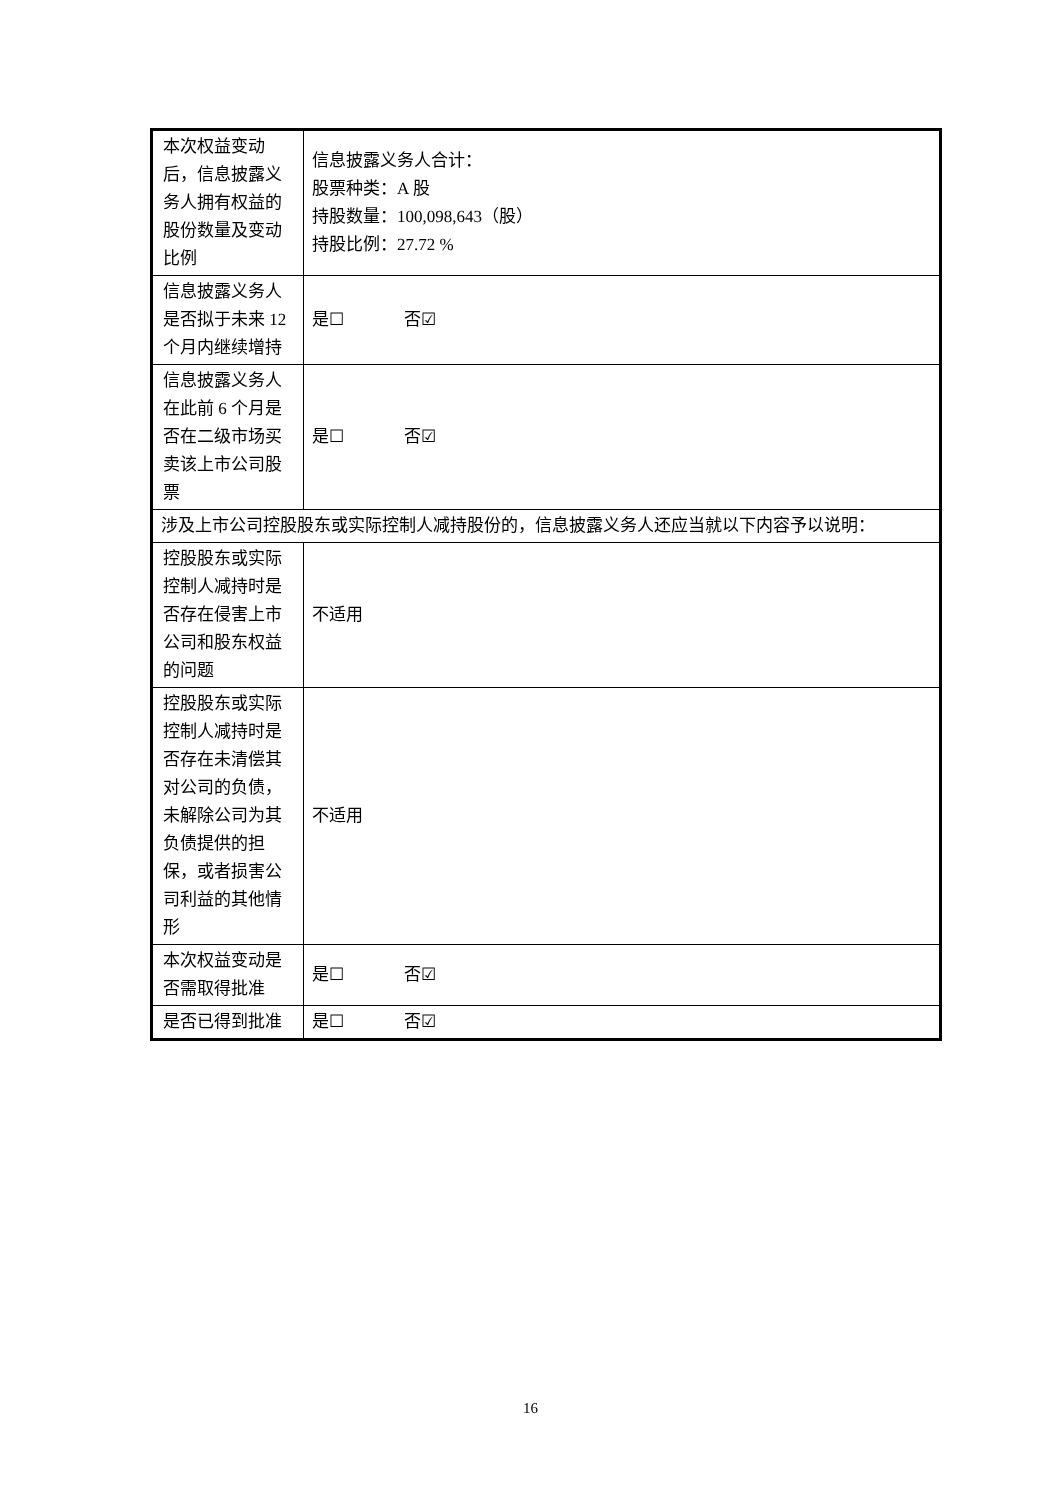| 本次权益变动后，信息披露义务人拥有权益的股份数量及变动比例 | 信息披露义务人合计： 股票种类：A 股 持股数量：100,098,643（股） 持股比例：27.72 % |
| 信息披露义务人是否拟于未来 12 个月内继续增持 | 是☐ 否☑ |
| 信息披露义务人在此前 6 个月是否在二级市场买卖该上市公司股票 | 是☐ 否☑ |
| 涉及上市公司控股股东或实际控制人减持股份的，信息披露义务人还应当就以下内容予以说明： | |
| 控股股东或实际控制人减持时是否存在侵害上市公司和股东权益的问题 | 不适用 |
| 控股股东或实际控制人减持时是否存在未清偿其对公司的负债，未解除公司为其负债提供的担保，或者损害公司利益的其他情形 | 不适用 |
| 本次权益变动是否需取得批准 | 是☐ 否☑ |
| 是否已得到批准 | 是☐ 否☑ |
16